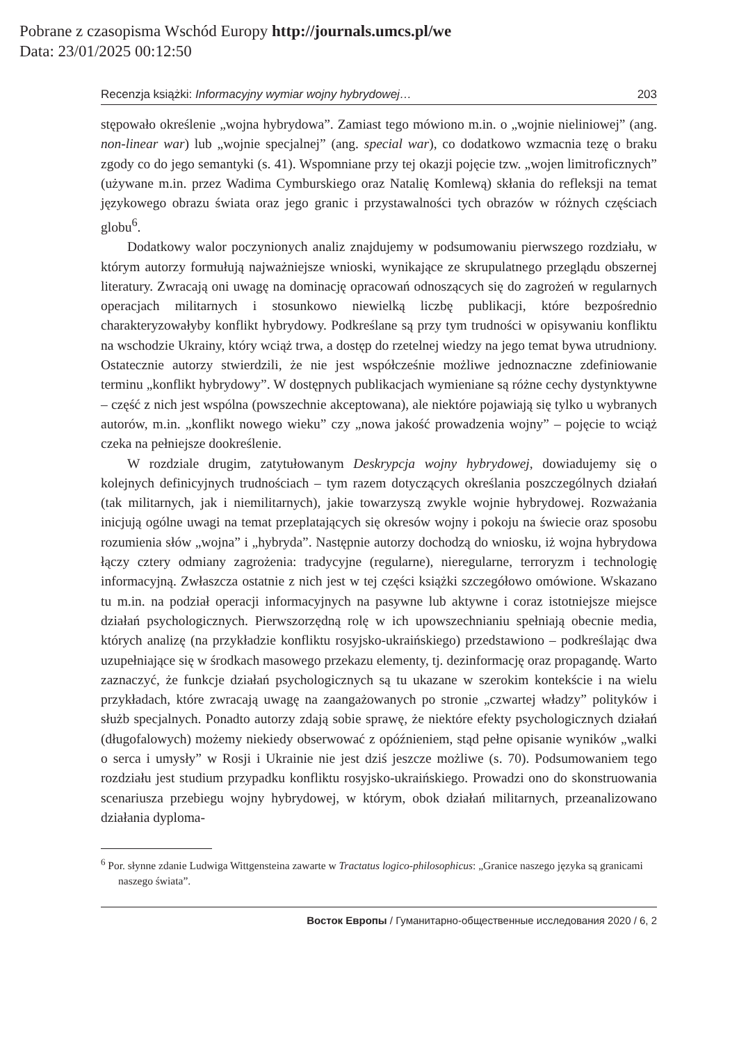Pobrane z czasopisma Wschód Europy http://journals.umcs.pl/we
Data: 23/01/2025 00:12:50
Recenzja książki: Informacyjny wymiar wojny hybrydowej… 203
stępowało określenie „wojna hybrydowa”. Zamiast tego mówiono m.in. o „wojnie nieliniowej” (ang. non-linear war) lub „wojnie specjalnej” (ang. special war), co dodatkowo wzmacnia tezę o braku zgody co do jego semantyki (s. 41). Wspomniane przy tej okazji pojęcie tzw. „wojen limitroficznych” (używane m.in. przez Wadima Cymburskiego oraz Natalię Komlewą) skłania do refleksji na temat językowego obrazu świata oraz jego granic i przystawalności tych obrazów w różnych częściach globu<sup>6</sup>.
Dodatkowy walor poczynionych analiz znajdujemy w podsumowaniu pierwszego rozdziału, w którym autorzy formułują najważniejsze wnioski, wynikające ze skrupulatnego przeglądu obszernej literatury. Zwracają oni uwagę na dominację opracowań odnoszących się do zagrożeń w regularnych operacjach militarnych i stosunkowo niewielką liczbę publikacji, które bezpośrednio charakteryzowałyby konflikt hybrydowy. Podkreślane są przy tym trudności w opisywaniu konfliktu na wschodzie Ukrainy, który wciąż trwa, a dostęp do rzetelnej wiedzy na jego temat bywa utrudniony. Ostatecznie autorzy stwierdzili, że nie jest współcześnie możliwe jednoznaczne zdefiniowanie terminu „konflikt hybrydowy”. W dostępnych publikacjach wymieniane są różne cechy dystynktywne – część z nich jest wspólna (powszechnie akceptowana), ale niektóre pojawiają się tylko u wybranych autorów, m.in. „konflikt nowego wieku” czy „nowa jakość prowadzenia wojny” – pojęcie to wciąż czeka na pełniejsze dookreślenie.
W rozdziale drugim, zatytułowanym Deskrypcja wojny hybrydowej, dowiadujemy się o kolejnych definicyjnych trudnościach – tym razem dotyczących określania poszczególnych działań (tak militarnych, jak i niemilitarnych), jakie towarzyszą zwykle wojnie hybrydowej. Rozważania inicjują ogólne uwagi na temat przeplatających się okresów wojny i pokoju na świecie oraz sposobu rozumienia słów „wojna” i „hybryda”. Następnie autorzy dochodzą do wniosku, iż wojna hybrydowa łączy cztery odmiany zagrożenia: tradycyjne (regularne), nieregularne, terroryzm i technologię informacyjną. Zwłaszcza ostatnie z nich jest w tej części książki szczegółowo omówione. Wskazano tu m.in. na podział operacji informacyjnych na pasywne lub aktywne i coraz istotniejsze miejsce działań psychologicznych. Pierwszorzędną rolę w ich upowszechnianiu spełniają obecnie media, których analizę (na przykładzie konfliktu rosyjsko-ukraińskiego) przedstawiono – podkreślając dwa uzupełniające się w środkach masowego przekazu elementy, tj. dezinformację oraz propagandę. Warto zaznaczyć, że funkcje działań psychologicznych są tu ukazane w szerokim kontekście i na wielu przykładach, które zwracają uwagę na zaangażowanych po stronie „czwartej władzy” polityków i służb specjalnych. Ponadto autorzy zdają sobie sprawę, że niektóre efekty psychologicznych działań (długofalowych) możemy niekiedy obserwować z opóźnieniem, stąd pełne opisanie wyników „walki o serca i umysły” w Rosji i Ukrainie nie jest dziś jeszcze możliwe (s. 70). Podsumowaniem tego rozdziału jest studium przypadku konfliktu rosyjsko-ukraińskiego. Prowadzi ono do skonstruowania scenariusza przebiegu wojny hybrydowej, w którym, obok działań militarnych, przeanalizowano działania dyploma-
<sup>6</sup> Por. słynne zdanie Ludwiga Wittgensteina zawarte w Tractatus logico-philosophicus: „Granice naszego języka są granicami naszego świata”.
Восток Европы / Гуманитарно-общественные исследования 2020 / 6, 2